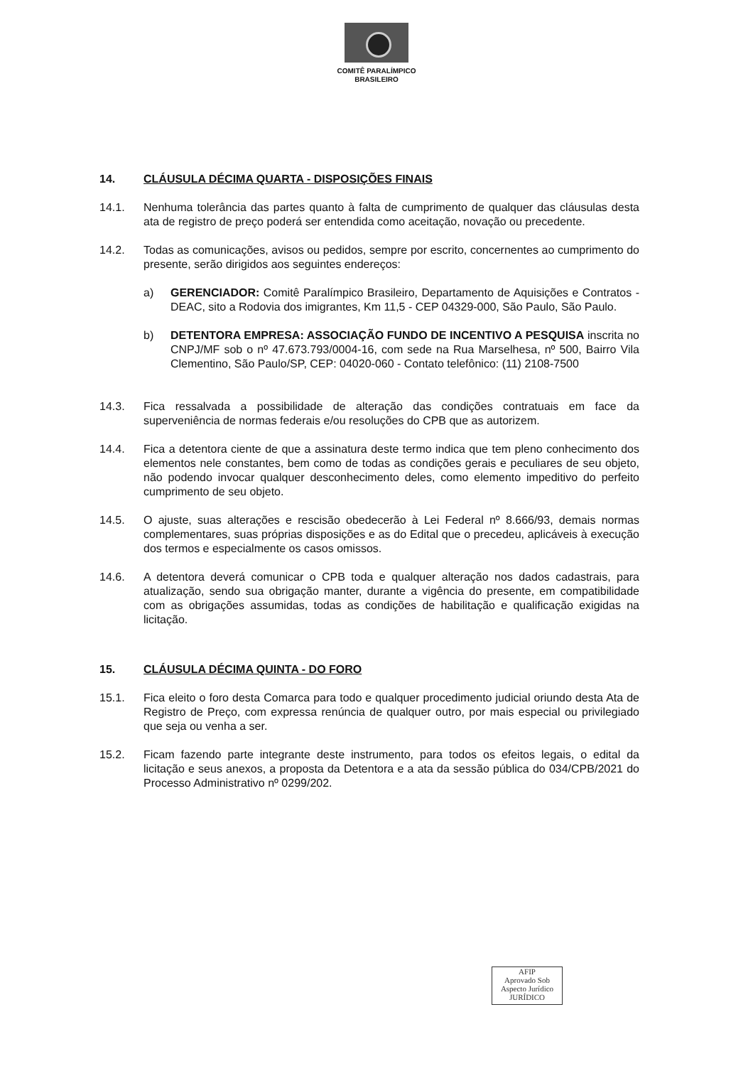COMITÊ PARALÍMPICO
BRASILEIRO
14. CLÁUSULA DÉCIMA QUARTA - DISPOSIÇÕES FINAIS
14.1. Nenhuma tolerância das partes quanto à falta de cumprimento de qualquer das cláusulas desta ata de registro de preço poderá ser entendida como aceitação, novação ou precedente.
14.2. Todas as comunicações, avisos ou pedidos, sempre por escrito, concernentes ao cumprimento do presente, serão dirigidos aos seguintes endereços:
a) GERENCIADOR: Comitê Paralímpico Brasileiro, Departamento de Aquisições e Contratos - DEAC, sito a Rodovia dos imigrantes, Km 11,5 - CEP 04329-000, São Paulo, São Paulo.
b) DETENTORA EMPRESA: ASSOCIAÇÃO FUNDO DE INCENTIVO A PESQUISA inscrita no CNPJ/MF sob o nº 47.673.793/0004-16, com sede na Rua Marselhesa, nº 500, Bairro Vila Clementino, São Paulo/SP, CEP: 04020-060 - Contato telefônico: (11) 2108-7500
14.3. Fica ressalvada a possibilidade de alteração das condições contratuais em face da superveniência de normas federais e/ou resoluções do CPB que as autorizem.
14.4. Fica a detentora ciente de que a assinatura deste termo indica que tem pleno conhecimento dos elementos nele constantes, bem como de todas as condições gerais e peculiares de seu objeto, não podendo invocar qualquer desconhecimento deles, como elemento impeditivo do perfeito cumprimento de seu objeto.
14.5. O ajuste, suas alterações e rescisão obedecerão à Lei Federal nº 8.666/93, demais normas complementares, suas próprias disposições e as do Edital que o precedeu, aplicáveis à execução dos termos e especialmente os casos omissos.
14.6. A detentora deverá comunicar o CPB toda e qualquer alteração nos dados cadastrais, para atualização, sendo sua obrigação manter, durante a vigência do presente, em compatibilidade com as obrigações assumidas, todas as condições de habilitação e qualificação exigidas na licitação.
15. CLÁUSULA DÉCIMA QUINTA - DO FORO
15.1. Fica eleito o foro desta Comarca para todo e qualquer procedimento judicial oriundo desta Ata de Registro de Preço, com expressa renúncia de qualquer outro, por mais especial ou privilegiado que seja ou venha a ser.
15.2. Ficam fazendo parte integrante deste instrumento, para todos os efeitos legais, o edital da licitação e seus anexos, a proposta da Detentora e a ata da sessão pública do 034/CPB/2021 do Processo Administrativo nº 0299/202.
AFIP
Aprovado Sob
Aspecto Jurídico
JURÍDICO